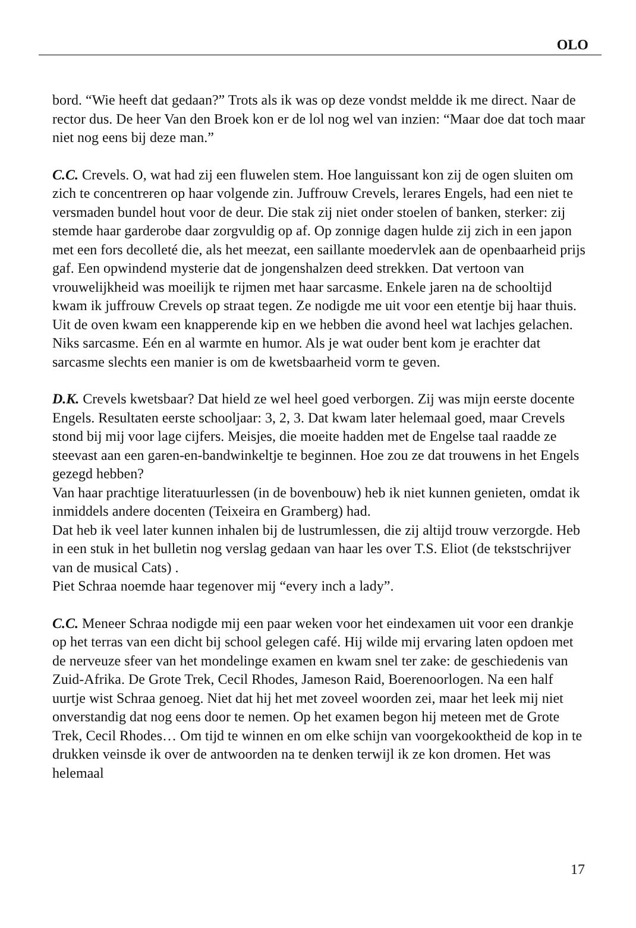OLO
bord. “Wie heeft dat gedaan?” Trots als ik was op deze vondst meldde ik me direct. Naar de rector dus. De heer Van den Broek kon er de lol nog wel van inzien: “Maar doe dat toch maar niet nog eens bij deze man.”
C.C. Crevels. O, wat had zij een fluwelen stem. Hoe languissant kon zij de ogen sluiten om zich te concentreren op haar volgende zin. Juffrouw Crevels, lerares Engels, had een niet te versmaden bundel hout voor de deur. Die stak zij niet onder stoelen of banken, sterker: zij stemde haar garderobe daar zorgvuldig op af. Op zonnige dagen hulde zij zich in een japon met een fors decolleté die, als het meezat, een saillante moedervlek aan de openbaarheid prijs gaf. Een opwindend mysterie dat de jongenshalzen deed strekken. Dat vertoon van vrouwelijkheid was moeilijk te rijmen met haar sarcasme. Enkele jaren na de schooltijd kwam ik juffrouw Crevels op straat tegen. Ze nodigde me uit voor een etentje bij haar thuis. Uit de oven kwam een knapperende kip en we hebben die avond heel wat lachjes gelachen. Niks sarcasme. Eén en al warmte en humor. Als je wat ouder bent kom je erachter dat sarcasme slechts een manier is om de kwetsbaarheid vorm te geven.
D.K. Crevels kwetsbaar? Dat hield ze wel heel goed verborgen. Zij was mijn eerste docente Engels. Resultaten eerste schooljaar: 3, 2, 3. Dat kwam later helemaal goed, maar Crevels stond bij mij voor lage cijfers. Meisjes, die moeite hadden met de Engelse taal raadde ze steevast aan een garen-en-bandwinkeltje te beginnen. Hoe zou ze dat trouwens in het Engels gezegd hebben?
Van haar prachtige literatuurlessen (in de bovenbouw) heb ik niet kunnen genieten, omdat ik inmiddels andere docenten (Teixeira en Gramberg) had.
Dat heb ik veel later kunnen inhalen bij de lustrumlessen, die zij altijd trouw verzorgde. Heb in een stuk in het bulletin nog verslag gedaan van haar les over T.S. Eliot (de tekstschrijver van de musical Cats) .
Piet Schraa noemde haar tegenover mij “every inch a lady”.
C.C. Meneer Schraa nodigde mij een paar weken voor het eindexamen uit voor een drankje op het terras van een dicht bij school gelegen café. Hij wilde mij ervaring laten opdoen met de nerveuze sfeer van het mondelinge examen en kwam snel ter zake: de geschiedenis van Zuid-Afrika. De Grote Trek, Cecil Rhodes, Jameson Raid, Boerenoorlogen. Na een half uurtje wist Schraa genoeg. Niet dat hij het met zoveel woorden zei, maar het leek mij niet onverstandig dat nog eens door te nemen. Op het examen begon hij meteen met de Grote Trek, Cecil Rhodes… Om tijd te winnen en om elke schijn van voorgekooktheid de kop in te drukken veinsde ik over de antwoorden na te denken terwijl ik ze kon dromen. Het was helemaal
17